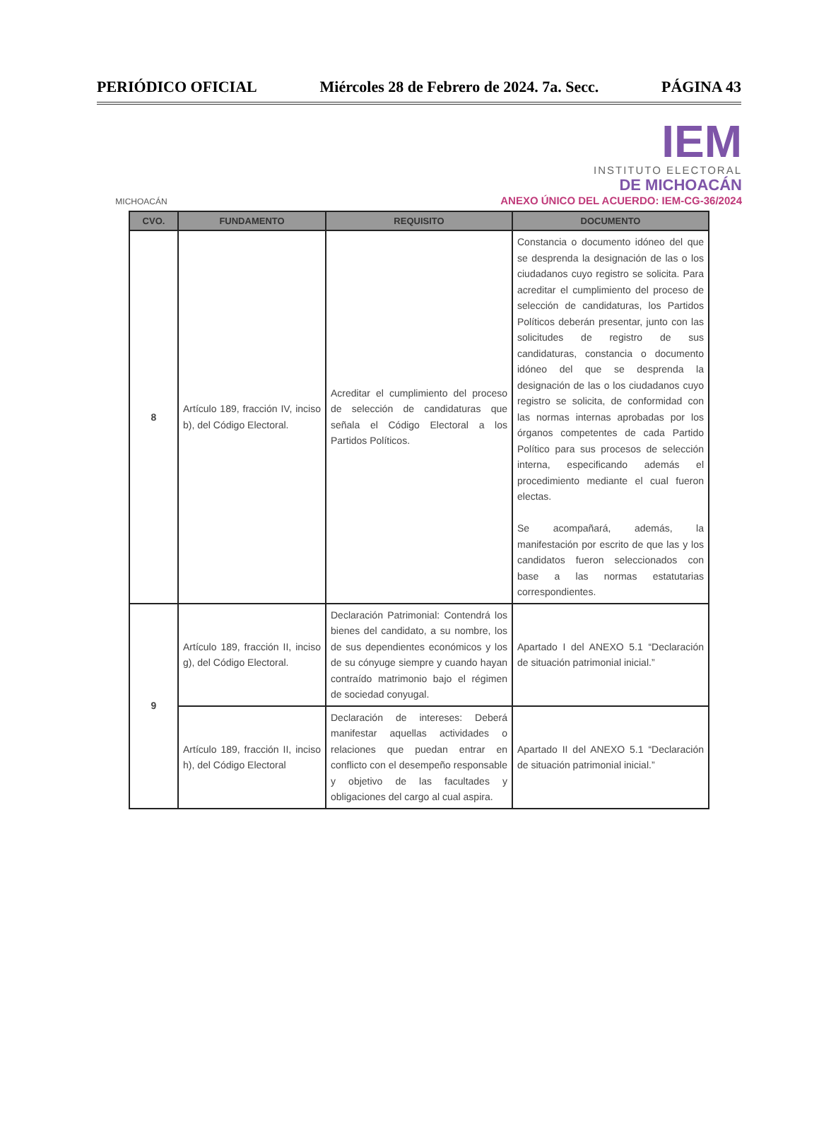PERIÓDICO OFICIAL Miércoles 28 de Febrero de 2024. 7a. Secc. PÁGINA 43
MICHOACÁN
IEM
INSTITUTO ELECTORAL
DE MICHOACÁN
ANEXO ÚNICO DEL ACUERDO: IEM-CG-36/2024
| CVO. | FUNDAMENTO | REQUISITO | DOCUMENTO |
| --- | --- | --- | --- |
| 8 | Artículo 189, fracción IV, inciso b), del Código Electoral. | Acreditar el cumplimiento del proceso de selección de candidaturas que señala el Código Electoral a los Partidos Políticos. | Constancia o documento idóneo del que se desprenda la designación de las o los ciudadanos cuyo registro se solicita. Para acreditar el cumplimiento del proceso de selección de candidaturas, los Partidos Políticos deberán presentar, junto con las solicitudes de registro de sus candidaturas, constancia o documento idóneo del que se desprenda la designación de las o los ciudadanos cuyo registro se solicita, de conformidad con las normas internas aprobadas por los órganos competentes de cada Partido Político para sus procesos de selección interna, especificando además el procedimiento mediante el cual fueron electas. Se acompañará, además, la manifestación por escrito de que las y los candidatos fueron seleccionados con base a las normas estatutarias correspondientes. |
| 9 | Artículo 189, fracción II, inciso g), del Código Electoral. | Declaración Patrimonial: Contendrá los bienes del candidato, a su nombre, los de sus dependientes económicos y los de su cónyuge siempre y cuando hayan contraído matrimonio bajo el régimen de sociedad conyugal. | Apartado I del ANEXO 5.1 “Declaración de situación patrimonial inicial.” |
| | Artículo 189, fracción II, inciso h), del Código Electoral | Declaración de intereses: Deberá manifestar aquellas actividades o relaciones que puedan entrar en conflicto con el desempeño responsable y objetivo de las facultades y obligaciones del cargo al cual aspira. | Apartado II del ANEXO 5.1 “Declaración de situación patrimonial inicial.” |